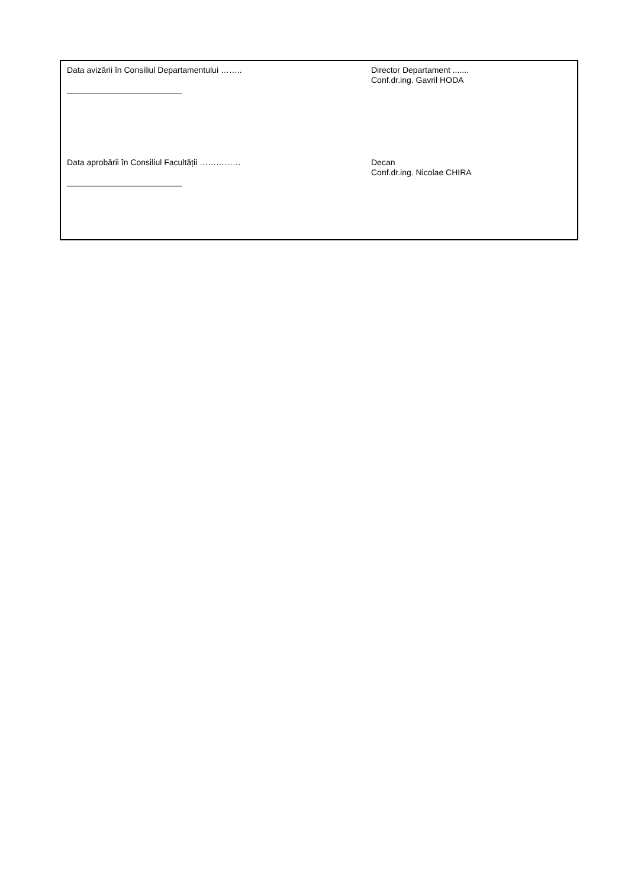Data avizării în Consiliul Departamentului ……..
_________________________
Director Departament .......
Conf.dr.ing. Gavril HODA
Data aprobării în Consiliul Facultății ……………
_________________________
Decan
Conf.dr.ing. Nicolae CHIRA